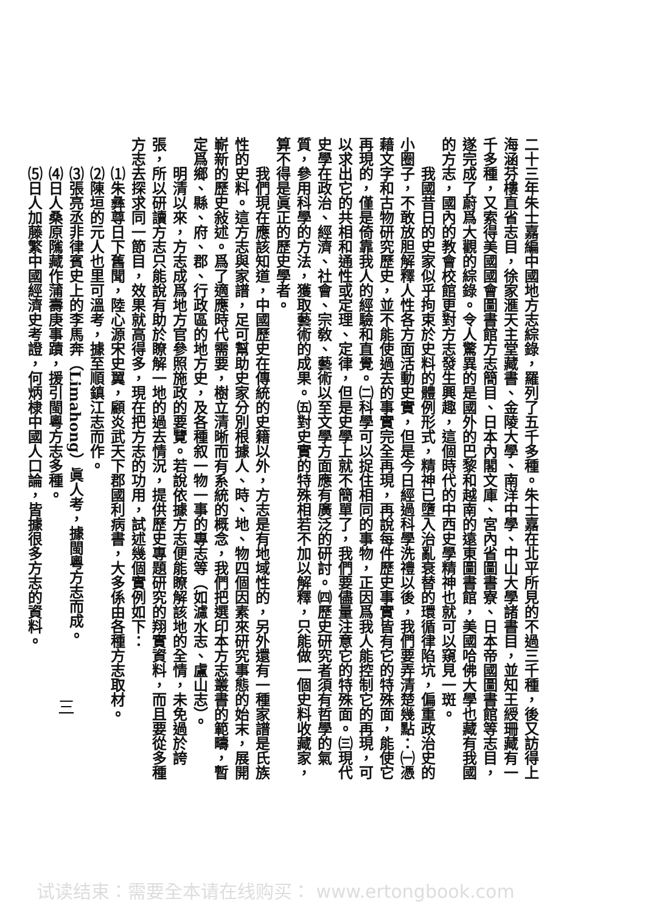二十三年朱士嘉編中國地方志綜錄，羅列了五千多種。朱士嘉在北平所見的不過三千種，後又訪得上海涵芬樓直省志目，徐家滙天主堂藏書、金陵大學、南洋中學、中山大學諸書目，並知王綬珊藏有一千多種，又索得美國國會圖書館方志簡目、日本內閣文庫、宮內省圖書寮、日本帝國圖書館等志目，遂完成了蔚爲大觀的綜錄。令人驚異的是國外的巴黎和越南的遠東圖書館，美國哈佛大學也藏有我國的方志，國內的教會校館更對方志發生興趣，這個時代的中西史學精神也就可以窺見一斑。
我國昔日的史家似乎拘束於史料的體例形式，精神已墮入治亂衰替的環循律陷坑，偏重政治史的小圈子，不敢放胆解釋人性各方面活動史實，但是今日經過科學洗禮以後，我們要弄清楚幾點：㈠憑藉文字和古物研究歷史，並不能使過去的事實完全再現，再說每件歷史事實皆有它的特殊面，能使它再現的，僅是倚靠我人的經驗和直覺。㈡科學可以捉住相同的事物，正因爲我人能控制它的再現，可以求出它的共相和通性或定理、定律，但是史學上就不簡單了，我們要儘量注意它的特殊面。㈢現代史學在政治、經濟、社會、宗敎、藝術以至文學方面應有廣泛的研討。㈣歷史研究者須有哲學的氣質，參用科學的方法，獲取藝術的成果。㈤對史實的特殊相若不加以解釋，只能做一個史料收藏家，算不得是眞正的歷史學者。
我們現在應該知道，中國歷史在傳統的史籍以外，方志是有地域性的，另外還有一種家譜是氏族性的史料。這方志與家譜，足可幫助史家分別根據人、時、地、物四個因素來研究事態的始末，展開嶄新的歷史敍述。爲了適應時代需要，樹立清晰而有系統的概念，我們把選印本方志叢書的範疇，暫定爲鄉、縣、府、郡、行政區的地方史，及各種叙一物一事的專志等（如濾水志、盧山志）。
明清以來，方志成爲地方官參照施政的要覽。若說依據方志便能瞭解該地的全情，未免過於誇張，所以研讀方志只能說有助於瞭解一地的過去情況，提供歷史專題研究的翔實資料，而且要從多種方志去探求同一節目，效果就高得多，現在把方志的功用，試述幾個實例如下：
⑴朱彝尊日下舊聞，陸心源宋史翼，顧炎武天下郡國利病書，大多係由各種方志取材。
⑵陳垣的元人也里可溫考，據至順鎮江志而作。
⑶張亮丞非律賓史上的李馬奔（Limahong）眞人考，據閩粵方志而成。
⑷日人桑原隲藏作蒲壽庚事蹟，援引閩粵方志多種。
⑸日人加藤繁中國經濟史考證，何炳棣中國人口論，皆據很多方志的資料。
三
试读结束：需要全本请在线购买： www.ertongbook.com